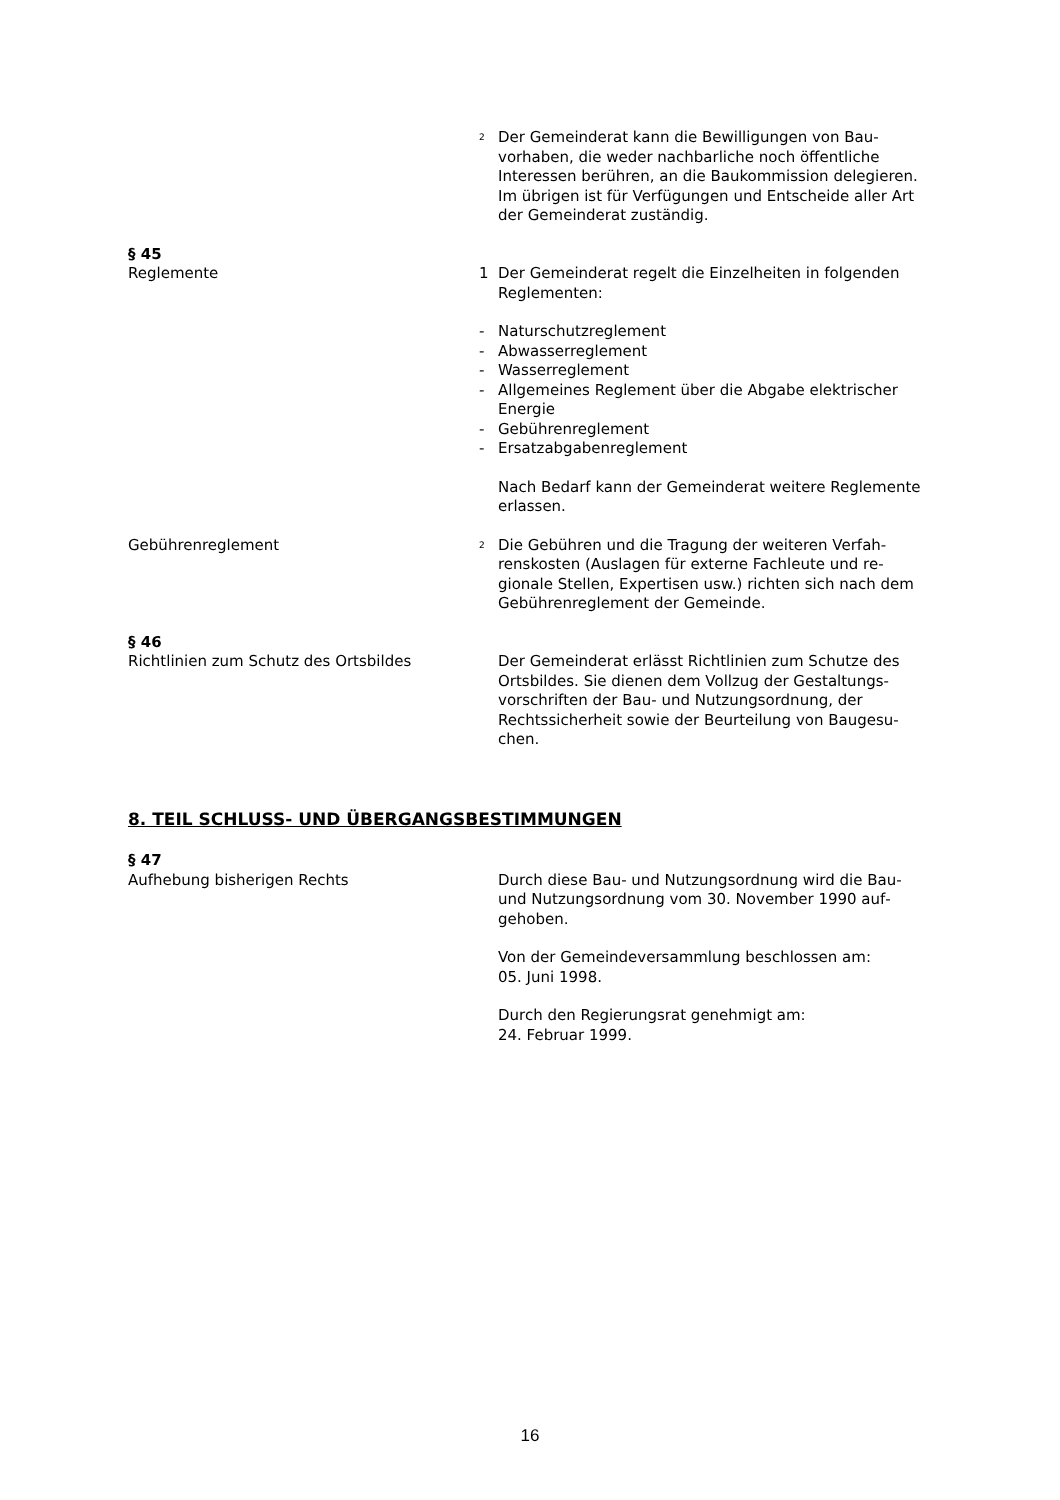<sup>2</sup>
Der Gemeinderat kann die Bewilligungen von Bau­vorhaben, die weder nachbarliche noch öffentliche Interessen berühren, an die Baukommission delegie­ren. Im übrigen ist für Verfügungen und Entscheide aller Art der Gemeinderat zuständig.
§ 45
Reglemente 1 Der Gemeinderat regelt die Einzelheiten in folgenden Reglementen:
- Naturschutzreglement
- Abwasserreglement
- Wasserreglement
- Allgemeines Reglement über die Abgabe elektrischer Energie
- Gebührenreglement
- Ersatzabgabenreglement
Nach Bedarf kann der Gemeinderat weitere Regle­mente erlassen.
Gebührenreglement
<sup>2</sup>
Die Gebühren und die Tragung der weiteren Verfah­renskosten (Auslagen für externe Fachleute und re­gionale Stellen, Expertisen usw.) richten sich nach dem Gebührenreglement der Gemeinde.
§ 46
Richtlinien zum Schutz des Ortsbildes Der Gemeinderat erlässt Richtlinien zum Schutze des Ortsbildes. Sie dienen dem Vollzug der Gestaltungs­vorschriften der Bau- und Nutzungsordnung, der Rechtssicherheit sowie der Beurteilung von Baugesu­chen.
8. TEIL SCHLUSS- UND ÜBERGANGSBESTIMMUNGEN
§ 47
Aufhebung bisherigen Rechts Durch diese Bau- und Nutzungsordnung wird die Bau- und Nutzungsordnung vom 30. November 1990 auf­gehoben.
Von der Gemeindeversammlung beschlossen am:
05. Juni 1998.
Durch den Regierungsrat genehmigt am:
24. Februar 1999.
16